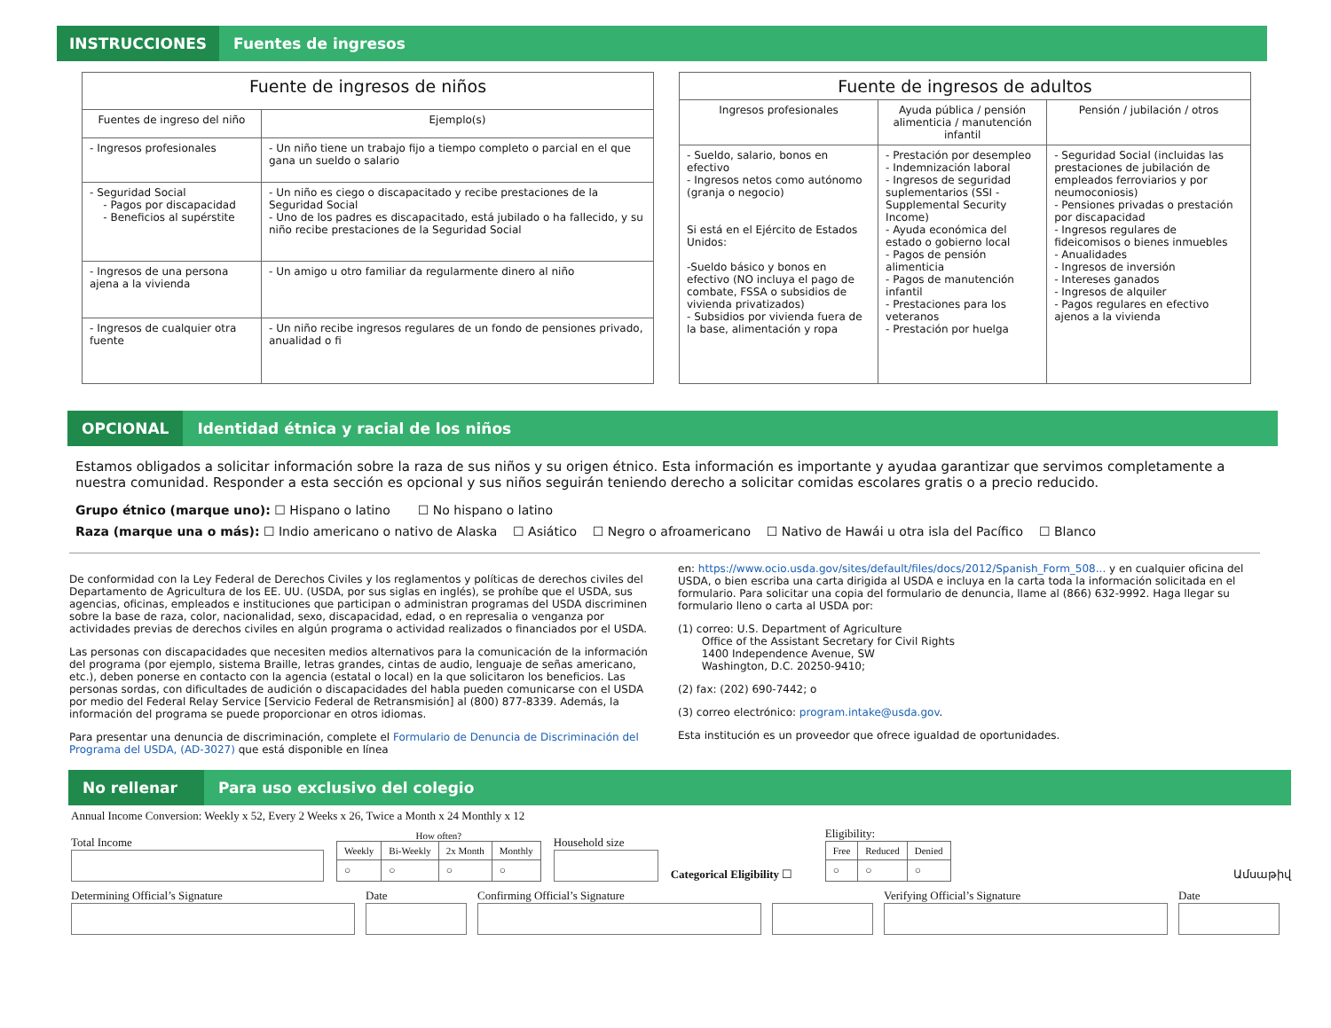INSTRUCCIONES
Fuentes de ingresos
| Fuente de ingresos de niños | |
| --- | --- |
| Fuentes de ingreso del niño | Ejemplo(s) |
| - Ingresos profesionales | - Un niño tiene un trabajo fijo a tiempo completo o parcial en el que gana un sueldo o salario |
| - Seguridad Social - Pagos por discapacidad - Beneficios al supérstite | - Un niño es ciego o discapacitado y recibe prestaciones de la Seguridad Social - Uno de los padres es discapacitado, está jubilado o ha fallecido, y su niño recibe prestaciones de la Seguridad Social |
| - Ingresos de una persona ajena a la vivienda | - Un amigo u otro familiar da regularmente dinero al niño |
| - Ingresos de cualquier otra fuente | - Un niño recibe ingresos regulares de un fondo de pensiones privado, anualidad o fi |
| Fuente de ingresos de adultos | | |
| --- | --- | --- |
| Ingresos profesionales | Ayuda pública / pensión alimenticia / manutención infantil | Pensión / jubilación / otros |
| - Sueldo, salario, bonos en efectivo - Ingresos netos como autónomo (granja o negocio) Si está en el Ejército de Estados Unidos: -Sueldo básico y bonos en efectivo (NO incluya el pago de combate, FSSA o subsidios de vivienda privatizados) - Subsidios por vivienda fuera de la base, alimentación y ropa | - Prestación por desempleo - Indemnización laboral - Ingresos de seguridad suplementarios (SSI - Supplemental Security Income) - Ayuda económica del estado o gobierno local - Pagos de pensión alimenticia - Pagos de manutención infantil - Prestaciones para los veteranos - Prestación por huelga | - Seguridad Social (incluidas las prestaciones de jubilación de empleados ferroviarios y por neumoconiosis) - Pensiones privadas o prestación por discapacidad - Ingresos regulares de fideicomisos o bienes inmuebles - Anualidades - Ingresos de inversión - Intereses ganados - Ingresos de alquiler - Pagos regulares en efectivo ajenos a la vivienda |
OPCIONAL
Identidad étnica y racial de los niños
Estamos obligados a solicitar información sobre la raza de sus niños y su origen étnico. Esta información es importante y ayudaa garantizar que servimos completamente a nuestra comunidad. Responder a esta sección es opcional y sus niños seguirán teniendo derecho a solicitar comidas escolares gratis o a precio reducido.
Grupo étnico (marque uno): ☐ Hispano o latino ☐ No hispano o latino
Raza (marque una o más): ☐ Indio americano o nativo de Alaska ☐ Asiático ☐ Negro o afroamericano ☐ Nativo de Hawái u otra isla del Pacífico ☐ Blanco
De conformidad con la Ley Federal de Derechos Civiles y los reglamentos y políticas de derechos civiles del Departamento de Agricultura de los EE. UU. (USDA, por sus siglas en inglés), se prohíbe que el USDA, sus agencias, oficinas, empleados e instituciones que participan o administran programas del USDA discriminen sobre la base de raza, color, nacionalidad, sexo, discapacidad, edad, o en represalia o venganza por actividades previas de derechos civiles en algún programa o actividad realizados o financiados por el USDA.
Las personas con discapacidades que necesiten medios alternativos para la comunicación de la información del programa (por ejemplo, sistema Braille, letras grandes, cintas de audio, lenguaje de señas americano, etc.), deben ponerse en contacto con la agencia (estatal o local) en la que solicitaron los beneficios. Las personas sordas, con dificultades de audición o discapacidades del habla pueden comunicarse con el USDA por medio del Federal Relay Service [Servicio Federal de Retransmisión] al (800) 877-8339. Además, la información del programa se puede proporcionar en otros idiomas.
Para presentar una denuncia de discriminación, complete el Formulario de Denuncia de Discriminación del Programa del USDA, (AD-3027) que está disponible en línea
en: https://www.ocio.usda.gov/sites/default/files/docs/2012/Spanish_Form_508... y en cualquier oficina del USDA, o bien escriba una carta dirigida al USDA e incluya en la carta toda la información solicitada en el formulario. Para solicitar una copia del formulario de denuncia, llame al (866) 632-9992. Haga llegar su formulario lleno o carta al USDA por:
(1) correo: U.S. Department of Agriculture
Office of the Assistant Secretary for Civil Rights
1400 Independence Avenue, SW
Washington, D.C. 20250-9410;
(2) fax: (202) 690-7442; o
(3) correo electrónico: program.intake@usda.gov.
Esta institución es un proveedor que ofrece igualdad de oportunidades.
No rellenar
Para uso exclusivo del colegio
Annual Income Conversion: Weekly x 52, Every 2 Weeks x 26, Twice a Month x 24 Monthly x 12
Total Income
How often?
| Weekly | Bi-Weekly | 2x Month | Monthly |
| ○ | ○ | ○ | ○ |
Household size
Categorical Eligibility ☐
Eligibility:
| Free | Reduced | Denied |
| ○ | ○ | ○ |
Ամսաթիվ
Determining Official’s Signature Date Confirming Official’s Signature Verifying Official’s Signature Date